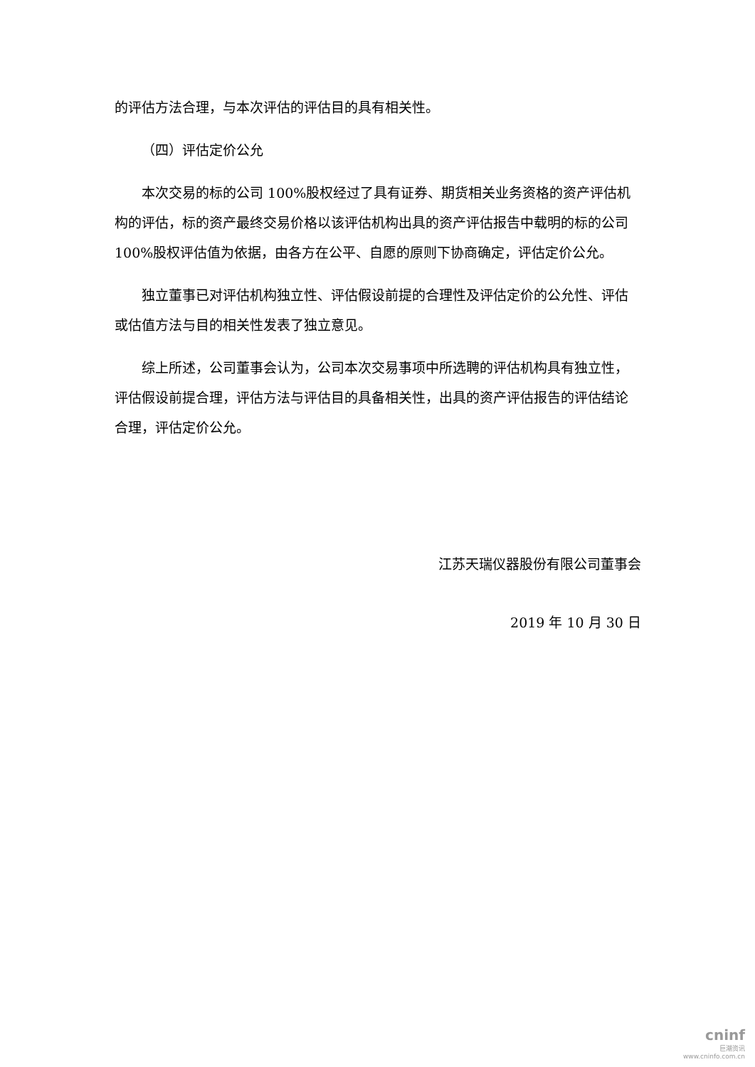的评估方法合理，与本次评估的评估目的具有相关性。
（四）评估定价公允
本次交易的标的公司 100%股权经过了具有证券、期货相关业务资格的资产评估机构的评估，标的资产最终交易价格以该评估机构出具的资产评估报告中载明的标的公司 100%股权评估值为依据，由各方在公平、自愿的原则下协商确定，评估定价公允。
独立董事已对评估机构独立性、评估假设前提的合理性及评估定价的公允性、评估或估值方法与目的相关性发表了独立意见。
综上所述，公司董事会认为，公司本次交易事项中所选聘的评估机构具有独立性，评估假设前提合理，评估方法与评估目的具备相关性，出具的资产评估报告的评估结论合理，评估定价公允。
江苏天瑞仪器股份有限公司董事会
2019 年 10 月 30 日
cninf
巨潮资讯
www.cninfo.com.cn